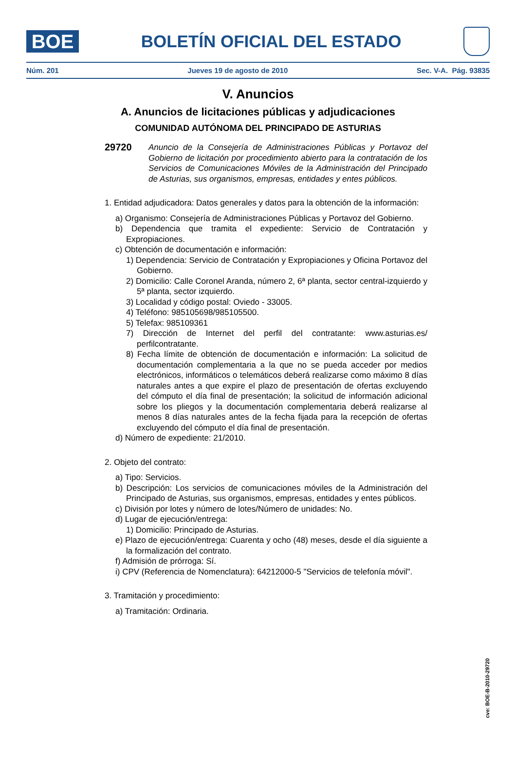BOE
BOLETÍN OFICIAL DEL ESTADO
Núm. 201 Jueves 19 de agosto de 2010 Sec. V-A. Pág. 93835
V. Anuncios
A. Anuncios de licitaciones públicas y adjudicaciones
COMUNIDAD AUTÓNOMA DEL PRINCIPADO DE ASTURIAS
29720
Anuncio de la Consejería de Administraciones Públicas y Portavoz del Gobierno de licitación por procedimiento abierto para la contratación de los Servicios de Comunicaciones Móviles de la Administración del Principado de Asturias, sus organismos, empresas, entidades y entes públicos.
1. Entidad adjudicadora: Datos generales y datos para la obtención de la información:
a) Organismo: Consejería de Administraciones Públicas y Portavoz del Gobierno.
b) Dependencia que tramita el expediente: Servicio de Contratación y Expropiaciones.
c) Obtención de documentación e información:
1) Dependencia: Servicio de Contratación y Expropiaciones y Oficina Portavoz del Gobierno.
2) Domicilio: Calle Coronel Aranda, número 2, 6ª planta, sector central-izquierdo y 5ª planta, sector izquierdo.
3) Localidad y código postal: Oviedo - 33005.
4) Teléfono: 985105698/985105500.
5) Telefax: 985109361
7) Dirección de Internet del perfil del contratante: www.asturias.es/ perfilcontratante.
8) Fecha límite de obtención de documentación e información: La solicitud de documentación complementaria a la que no se pueda acceder por medios electrónicos, informáticos o telemáticos deberá realizarse como máximo 8 días naturales antes a que expire el plazo de presentación de ofertas excluyendo del cómputo el día final de presentación; la solicitud de información adicional sobre los pliegos y la documentación complementaria deberá realizarse al menos 8 días naturales antes de la fecha fijada para la recepción de ofertas excluyendo del cómputo el día final de presentación.
d) Número de expediente: 21/2010.
2. Objeto del contrato:
a) Tipo: Servicios.
b) Descripción: Los servicios de comunicaciones móviles de la Administración del Principado de Asturias, sus organismos, empresas, entidades y entes públicos.
c) División por lotes y número de lotes/Número de unidades: No.
d) Lugar de ejecución/entrega:
1) Domicilio: Principado de Asturias.
e) Plazo de ejecución/entrega: Cuarenta y ocho (48) meses, desde el día siguiente a la formalización del contrato.
f) Admisión de prórroga: Sí.
i) CPV (Referencia de Nomenclatura): 64212000-5 "Servicios de telefonía móvil".
3. Tramitación y procedimiento:
a) Tramitación: Ordinaria.
cve: BOE-B-2010-29720